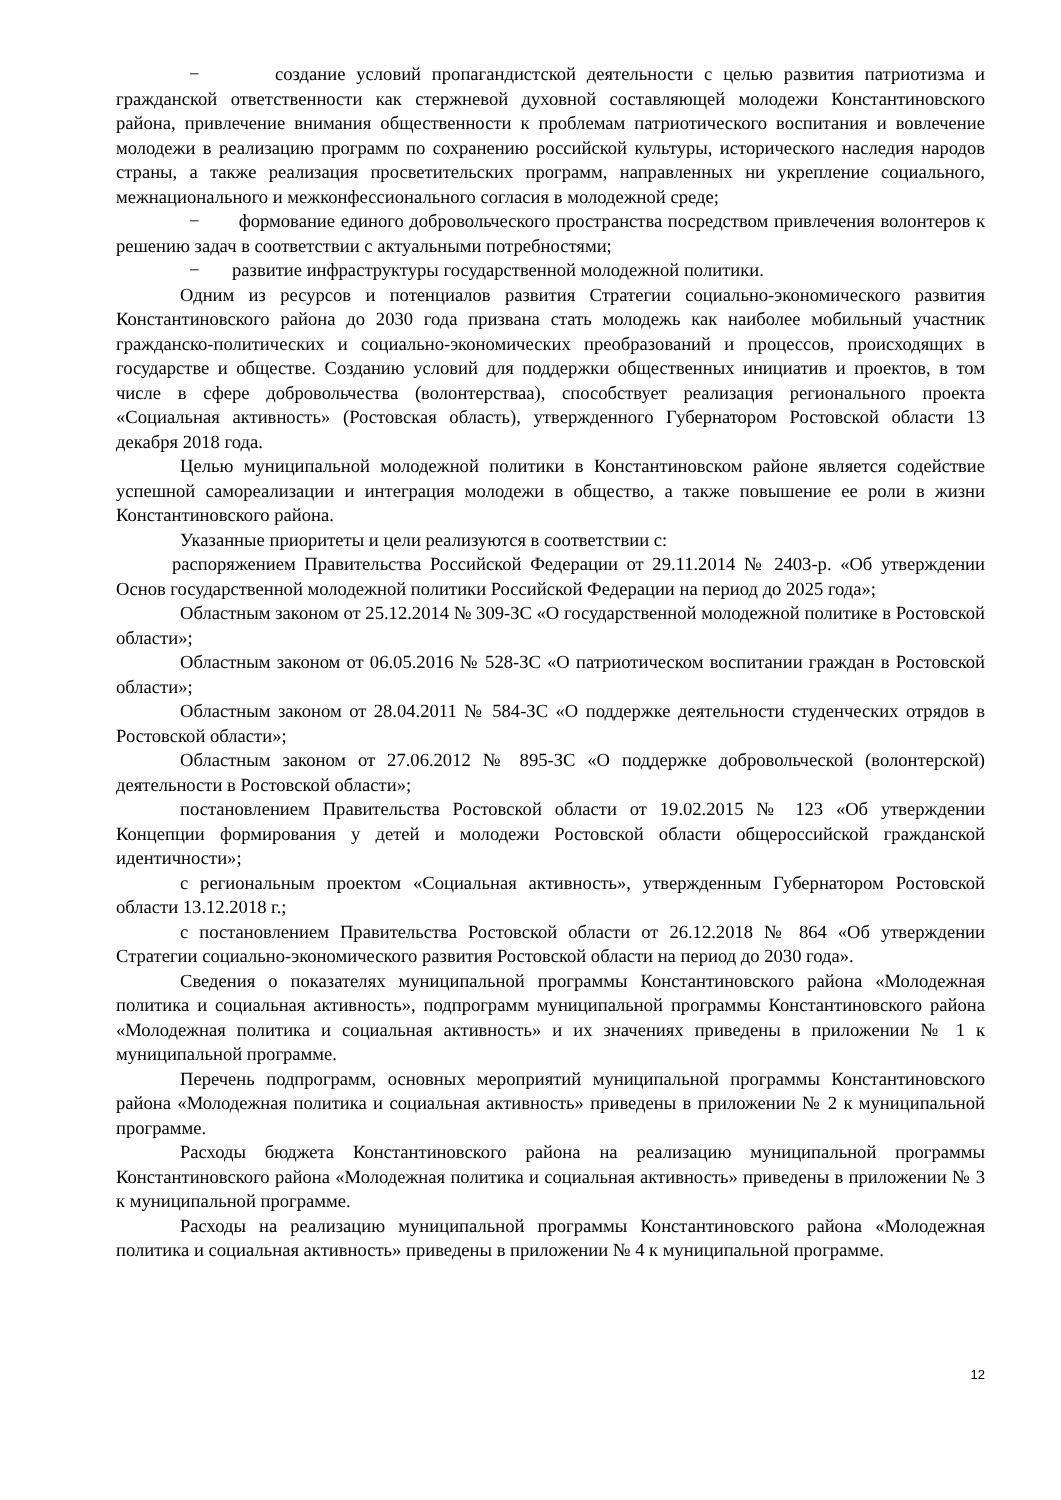− создание условий пропагандистской деятельности с целью развития патриотизма и гражданской ответственности как стержневой духовной составляющей молодежи Константиновского района, привлечение внимания общественности к проблемам патриотического воспитания и вовлечение молодежи в реализацию программ по сохранению российской культуры, исторического наследия народов страны, а также реализация просветительских программ, направленных ни укрепление социального, межнационального и межконфессионального согласия в молодежной среде;
− формование единого добровольческого пространства посредством привлечения волонтеров к решению задач в соответствии с актуальными потребностями;
− развитие инфраструктуры государственной молодежной политики.
Одним из ресурсов и потенциалов развития Стратегии социально-экономического развития Константиновского района до 2030 года призвана стать молодежь как наиболее мобильный участник гражданско-политических и социально-экономических преобразований и процессов, происходящих в государстве и обществе. Созданию условий для поддержки общественных инициатив и проектов, в том числе в сфере добровольчества (волонтерстваа), способствует реализация регионального проекта «Социальная активность» (Ростовская область), утвержденного Губернатором Ростовской области 13 декабря 2018 года.
Целью муниципальной молодежной политики в Константиновском районе является содействие успешной самореализации и интеграция молодежи в общество, а также повышение ее роли в жизни Константиновского района.
Указанные приоритеты и цели реализуются в соответствии с:
распоряжением Правительства Российской Федерации от 29.11.2014 № 2403-р. «Об утверждении Основ государственной молодежной политики Российской Федерации на период до 2025 года»;
Областным законом от 25.12.2014 № 309-ЗС «О государственной молодежной политике в Ростовской области»;
Областным законом от 06.05.2016 № 528-ЗС «О патриотическом воспитании граждан в Ростовской области»;
Областным законом от 28.04.2011 № 584-ЗС «О поддержке деятельности студенческих отрядов в Ростовской области»;
Областным законом от 27.06.2012 № 895-ЗС «О поддержке добровольческой (волонтерской) деятельности в Ростовской области»;
постановлением Правительства Ростовской области от 19.02.2015 № 123 «Об утверждении Концепции формирования у детей и молодежи Ростовской области общероссийской гражданской идентичности»;
с региональным проектом «Социальная активность», утвержденным Губернатором Ростовской области 13.12.2018 г.;
с постановлением Правительства Ростовской области от 26.12.2018 № 864 «Об утверждении Стратегии социально-экономического развития Ростовской области на период до 2030 года».
Сведения о показателях муниципальной программы Константиновского района «Молодежная политика и социальная активность», подпрограмм муниципальной программы Константиновского района «Молодежная политика и социальная активность» и их значениях приведены в приложении № 1 к муниципальной программе.
Перечень подпрограмм, основных мероприятий муниципальной программы Константиновского района «Молодежная политика и социальная активность» приведены в приложении № 2 к муниципальной программе.
Расходы бюджета Константиновского района на реализацию муниципальной программы Константиновского района «Молодежная политика и социальная активность» приведены в приложении № 3 к муниципальной программе.
Расходы на реализацию муниципальной программы Константиновского района «Молодежная политика и социальная активность» приведены в приложении № 4 к муниципальной программе.
12